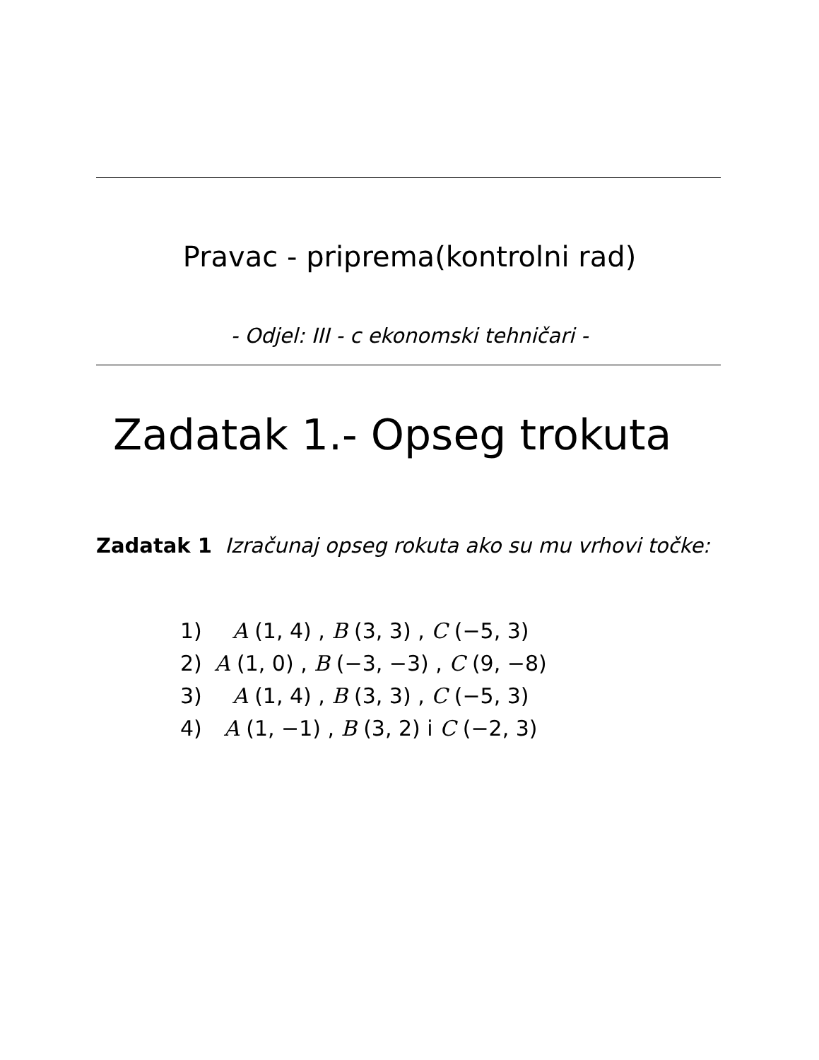Pravac - priprema(kontrolni rad)
- Odjel: III - c ekonomski tehničari -
Zadatak 1.- Opseg trokuta
Zadatak 1 Izračunaj opseg rokuta ako su mu vrhovi točke:
| 1) | A (1, 4) , B (3, 3) , C (−5, 3) |
| 2) | A (1, 0) , B (−3, −3) , C (9, −8) |
| 3) | A (1, 4) , B (3, 3) , C (−5, 3) |
| 4) | A (1, −1) , B (3, 2) i C (−2, 3) |